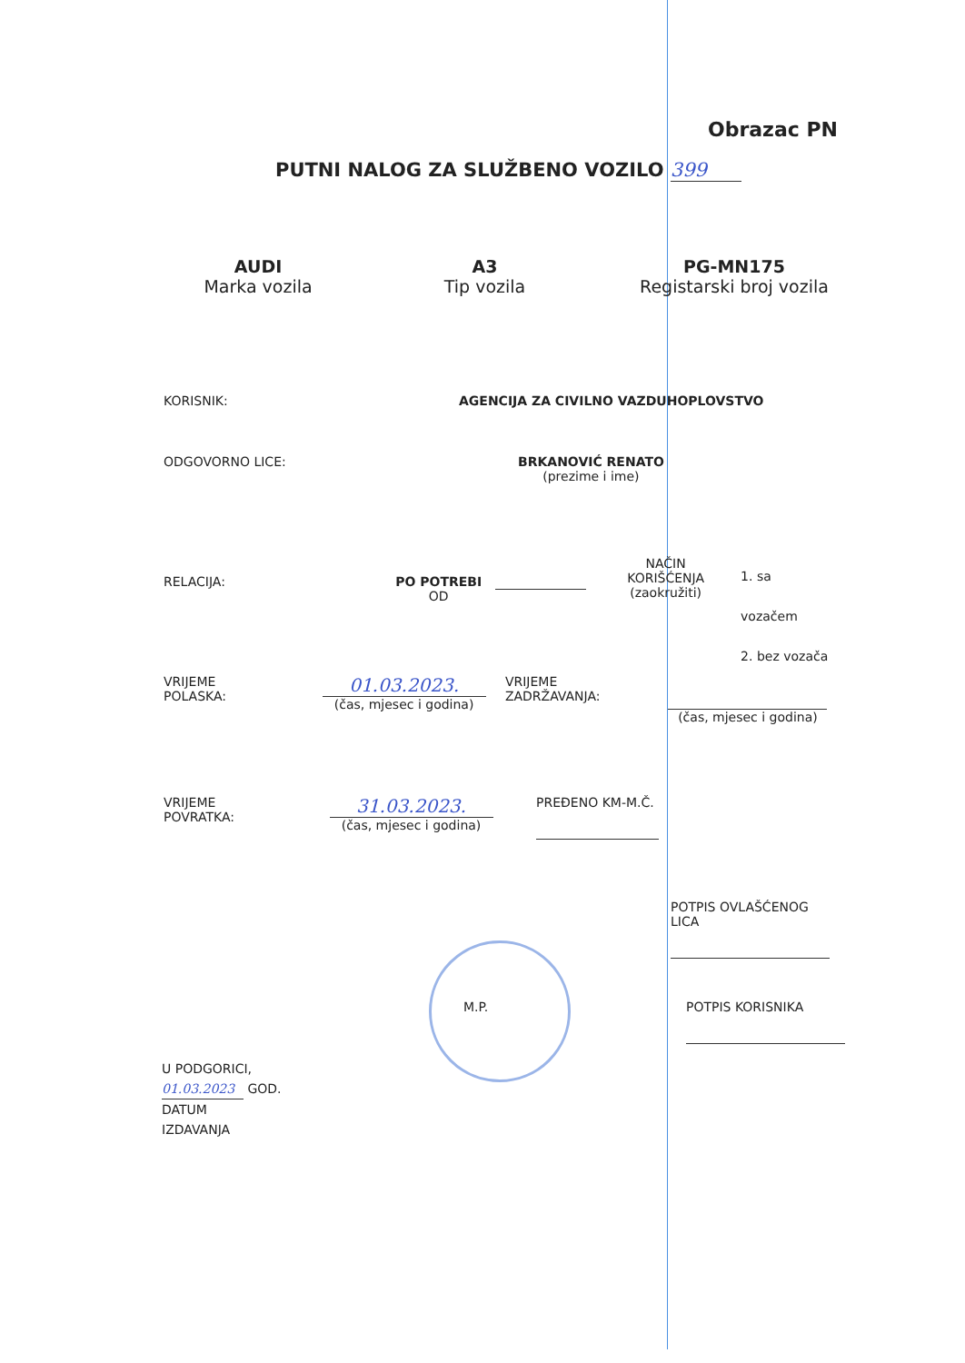Obrazac PN
PUTNI NALOG ZA SLUŽBENO VOZILO 399
AUDI
Marka vozila
A3
Tip vozila
PG-MN175
Registarski broj vozila
KORISNIK: AGENCIJA ZA CIVILNO VAZDUHOPLOVSTVO
ODGOVORNO LICE: BRKANOVIĆ RENATO
(prezime i ime)
RELACIJA: PO POTREBI
OD
NAČIN
KORIŠĆENJA
(zaokružiti)
1. sa vozačem
2. bez vozača
VRIJEME
POLASKA:
01.03.2023.
(čas, mjesec i godina)
VRIJEME
ZADRŽAVANJA:
(čas, mjesec i godina)
VRIJEME
POVRATKA:
31.03.2023.
(čas, mjesec i godina)
PREĐENO KM-M.Č.
POTPIS OVLAŠĆENOG LICA
M.P. POTPIS KORISNIKA
U PODGORICI,
01.03.2023 GOD.
DATUM
IZDAVANJA